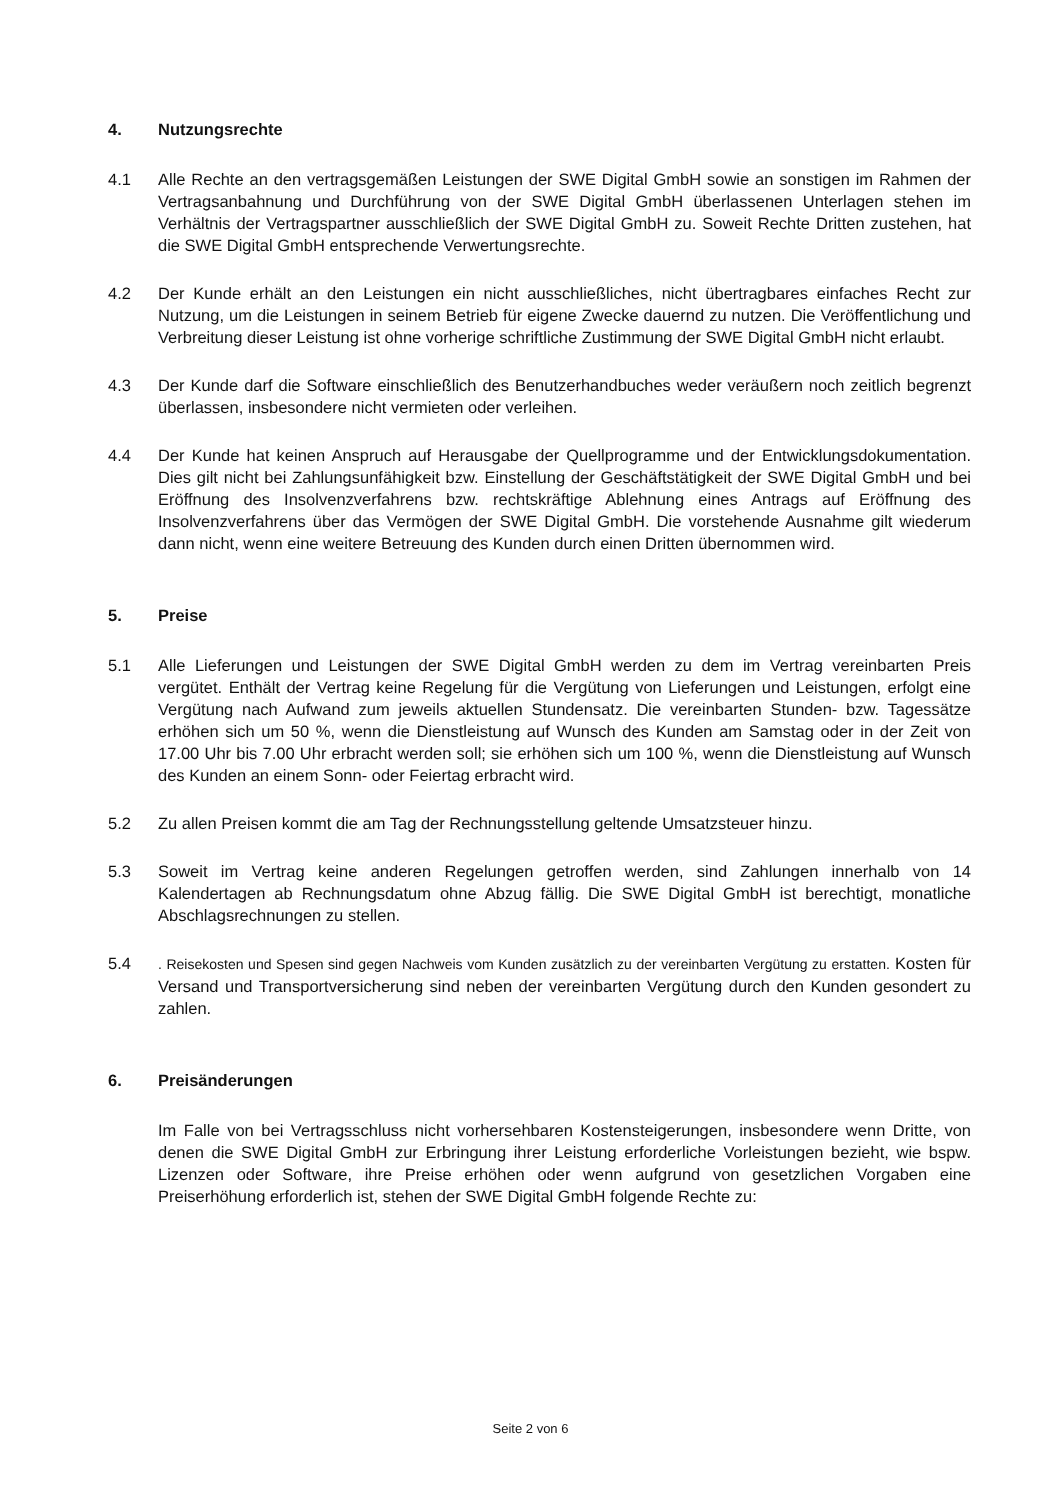4. Nutzungsrechte
4.1 Alle Rechte an den vertragsgemäßen Leistungen der SWE Digital GmbH sowie an sonstigen im Rahmen der Vertragsanbahnung und Durchführung von der SWE Digital GmbH überlassenen Unterlagen stehen im Verhältnis der Vertragspartner ausschließlich der SWE Digital GmbH zu. Soweit Rechte Dritten zustehen, hat die SWE Digital GmbH entsprechende Verwertungsrechte.
4.2 Der Kunde erhält an den Leistungen ein nicht ausschließliches, nicht übertragbares einfaches Recht zur Nutzung, um die Leistungen in seinem Betrieb für eigene Zwecke dauernd zu nutzen. Die Veröffentlichung und Verbreitung dieser Leistung ist ohne vorherige schriftliche Zustimmung der SWE Digital GmbH nicht erlaubt.
4.3 Der Kunde darf die Software einschließlich des Benutzerhandbuches weder veräußern noch zeitlich begrenzt überlassen, insbesondere nicht vermieten oder verleihen.
4.4 Der Kunde hat keinen Anspruch auf Herausgabe der Quellprogramme und der Entwicklungsdokumentation. Dies gilt nicht bei Zahlungsunfähigkeit bzw. Einstellung der Geschäftstätigkeit der SWE Digital GmbH und bei Eröffnung des Insolvenzverfahrens bzw. rechtskräftige Ablehnung eines Antrags auf Eröffnung des Insolvenzverfahrens über das Vermögen der SWE Digital GmbH. Die vorstehende Ausnahme gilt wiederum dann nicht, wenn eine weitere Betreuung des Kunden durch einen Dritten übernommen wird.
5. Preise
5.1 Alle Lieferungen und Leistungen der SWE Digital GmbH werden zu dem im Vertrag vereinbarten Preis vergütet. Enthält der Vertrag keine Regelung für die Vergütung von Lieferungen und Leistungen, erfolgt eine Vergütung nach Aufwand zum jeweils aktuellen Stundensatz. Die vereinbarten Stunden- bzw. Tagessätze erhöhen sich um 50 %, wenn die Dienstleistung auf Wunsch des Kunden am Samstag oder in der Zeit von 17.00 Uhr bis 7.00 Uhr erbracht werden soll; sie erhöhen sich um 100 %, wenn die Dienstleistung auf Wunsch des Kunden an einem Sonn- oder Feiertag erbracht wird.
5.2 Zu allen Preisen kommt die am Tag der Rechnungsstellung geltende Umsatzsteuer hinzu.
5.3 Soweit im Vertrag keine anderen Regelungen getroffen werden, sind Zahlungen innerhalb von 14 Kalendertagen ab Rechnungsdatum ohne Abzug fällig. Die SWE Digital GmbH ist berechtigt, monatliche Abschlagsrechnungen zu stellen.
5.4
. Reisekosten und Spesen sind gegen Nachweis vom Kunden zusätzlich zu der vereinbarten Vergütung zu erstatten. Kosten für Versand und Transportversicherung sind neben der vereinbarten Vergütung durch den Kunden gesondert zu zahlen.
6. Preisänderungen
Im Falle von bei Vertragsschluss nicht vorhersehbaren Kostensteigerungen, insbesondere wenn Dritte, von denen die SWE Digital GmbH zur Erbringung ihrer Leistung erforderliche Vorleistungen bezieht, wie bspw. Lizenzen oder Software, ihre Preise erhöhen oder wenn aufgrund von gesetzlichen Vorgaben eine Preiserhöhung erforderlich ist, stehen der SWE Digital GmbH folgende Rechte zu:
Seite 2 von 6